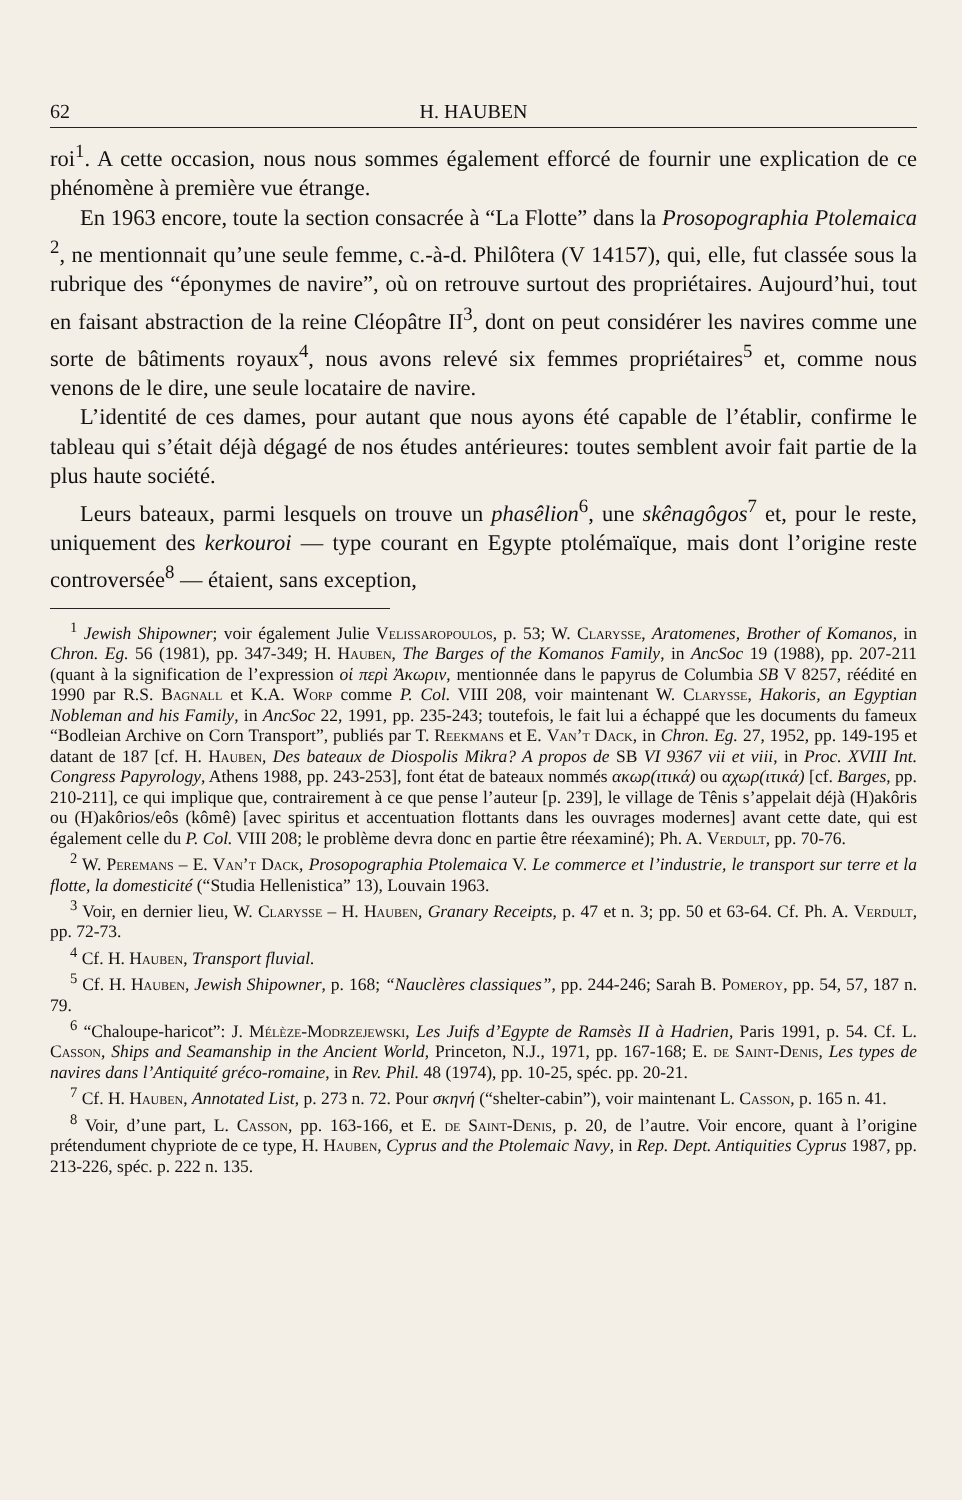62 H. HAUBEN
roi<sup>1</sup>. A cette occasion, nous nous sommes également efforcé de fournir une explication de ce phénomène à première vue étrange.
En 1963 encore, toute la section consacrée à “La Flotte” dans la Prosopographia Ptolemaica <sup>2</sup>, ne mentionnait qu’une seule femme, c.-à-d. Philôtera (V 14157), qui, elle, fut classée sous la rubrique des “éponymes de navire”, où on retrouve surtout des propriétaires. Aujourd’hui, tout en faisant abstraction de la reine Cléopâtre II<sup>3</sup>, dont on peut considérer les navires comme une sorte de bâtiments royaux<sup>4</sup>, nous avons relevé six femmes propriétaires<sup>5</sup> et, comme nous venons de le dire, une seule locataire de navire.
L’identité de ces dames, pour autant que nous ayons été capable de l’établir, confirme le tableau qui s’était déjà dégagé de nos études antérieures: toutes semblent avoir fait partie de la plus haute société.
Leurs bateaux, parmi lesquels on trouve un phasêlion<sup>6</sup>, une skênagôgos<sup>7</sup> et, pour le reste, uniquement des kerkouroi — type courant en Egypte ptolémaïque, mais dont l’origine reste controversée<sup>8</sup> — étaient, sans exception,
<sup>1</sup> Jewish Shipowner; voir également Julie Velissaropoulos, p. 53; W. Clarysse, Aratomenes, Brother of Komanos, in Chron. Eg. 56 (1981), pp. 347-349; H. Hauben, The Barges of the Komanos Family, in AncSoc 19 (1988), pp. 207-211 (quant à la signification de l’expression οἱ περὶ Ἀκωριν, mentionnée dans le papyrus de Columbia SB V 8257, réédité en 1990 par R.S. Bagnall et K.A. Worp comme P. Col. VIII 208, voir maintenant W. Clarysse, Hakoris, an Egyptian Nobleman and his Family, in AncSoc 22, 1991, pp. 235-243; toutefois, le fait lui a échappé que les documents du fameux “Bodleian Archive on Corn Transport”, publiés par T. Reekmans et E. Van’t Dack, in Chron. Eg. 27, 1952, pp. 149-195 et datant de 187 [cf. H. Hauben, Des bateaux de Diospolis Mikra? A propos de SB VI 9367 vii et viii, in Proc. XVIII Int. Congress Papyrology, Athens 1988, pp. 243-253], font état de bateaux nommés ακωρ(ιτικά) ou αχωρ(ιτικά) [cf. Barges, pp. 210-211], ce qui implique que, contrairement à ce que pense l’auteur [p. 239], le village de Tênis s’appelait déjà (H)akôris ou (H)akôrios/eôs (kômê) [avec spiritus et accentuation flottants dans les ouvrages modernes] avant cette date, qui est également celle du P. Col. VIII 208; le problème devra donc en partie être réexaminé); Ph. A. Verdult, pp. 70-76.
<sup>2</sup> W. Peremans – E. Van’t Dack, Prosopographia Ptolemaica V. Le commerce et l’industrie, le transport sur terre et la flotte, la domesticité (“Studia Hellenistica” 13), Louvain 1963.
<sup>3</sup> Voir, en dernier lieu, W. Clarysse – H. Hauben, Granary Receipts, p. 47 et n. 3; pp. 50 et 63-64. Cf. Ph. A. Verdult, pp. 72-73.
<sup>4</sup> Cf. H. Hauben, Transport fluvial.
<sup>5</sup> Cf. H. Hauben, Jewish Shipowner, p. 168; “Nauclères classiques”, pp. 244-246; Sarah B. Pomeroy, pp. 54, 57, 187 n. 79.
<sup>6</sup> “Chaloupe-haricot”: J. Mélèze-Modrzejewski, Les Juifs d’Egypte de Ramsès II à Hadrien, Paris 1991, p. 54. Cf. L. Casson, Ships and Seamanship in the Ancient World, Princeton, N.J., 1971, pp. 167-168; E. de Saint-Denis, Les types de navires dans l’Antiquité gréco-romaine, in Rev. Phil. 48 (1974), pp. 10-25, spéc. pp. 20-21.
<sup>7</sup> Cf. H. Hauben, Annotated List, p. 273 n. 72. Pour σκηνή (“shelter-cabin”), voir maintenant L. Casson, p. 165 n. 41.
<sup>8</sup> Voir, d’une part, L. Casson, pp. 163-166, et E. de Saint-Denis, p. 20, de l’autre. Voir encore, quant à l’origine prétendument chypriote de ce type, H. Hauben, Cyprus and the Ptolemaic Navy, in Rep. Dept. Antiquities Cyprus 1987, pp. 213-226, spéc. p. 222 n. 135.